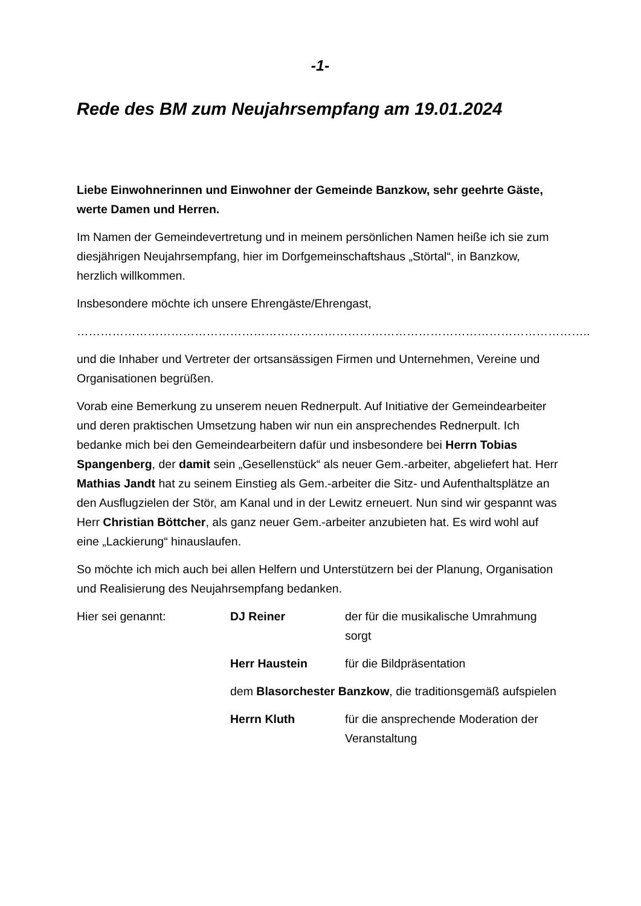-1-
Rede des BM zum Neujahrsempfang am 19.01.2024
Liebe Einwohnerinnen und Einwohner der Gemeinde Banzkow, sehr geehrte Gäste, werte Damen und Herren.
Im Namen der Gemeindevertretung und in meinem persönlichen Namen heiße ich sie zum diesjährigen Neujahrsempfang, hier im Dorfgemeinschaftshaus „Störtal“, in Banzkow, herzlich willkommen.
Insbesondere möchte ich unsere Ehrengäste/Ehrengast,
…………………………………………………………………………………………………………………..
und die Inhaber und Vertreter der ortsansässigen Firmen und Unternehmen, Vereine und Organisationen begrüßen.
Vorab eine Bemerkung zu unserem neuen Rednerpult. Auf Initiative der Gemeindearbeiter und deren praktischen Umsetzung haben wir nun ein ansprechendes Rednerpult. Ich bedanke mich bei den Gemeindearbeitern dafür und insbesondere bei Herrn Tobias Spangenberg, der damit sein „Gesellenstück“ als neuer Gem.-arbeiter, abgeliefert hat. Herr Mathias Jandt hat zu seinem Einstieg als Gem.-arbeiter die Sitz- und Aufenthaltsplätze an den Ausflugzielen der Stör, am Kanal und in der Lewitz erneuert. Nun sind wir gespannt was Herr Christian Böttcher, als ganz neuer Gem.-arbeiter anzubieten hat. Es wird wohl auf eine „Lackierung“ hinauslaufen.
So möchte ich mich auch bei allen Helfern und Unterstützern bei der Planung, Organisation und Realisierung des Neujahrsempfang bedanken.
Hier sei genannt:
DJ Reiner
der für die musikalische Umrahmung sorgt
Herr Haustein
für die Bildpräsentation
dem Blasorchester Banzkow, die traditionsgemäß aufspielen
Herrn Kluth
für die ansprechende Moderation der Veranstaltung